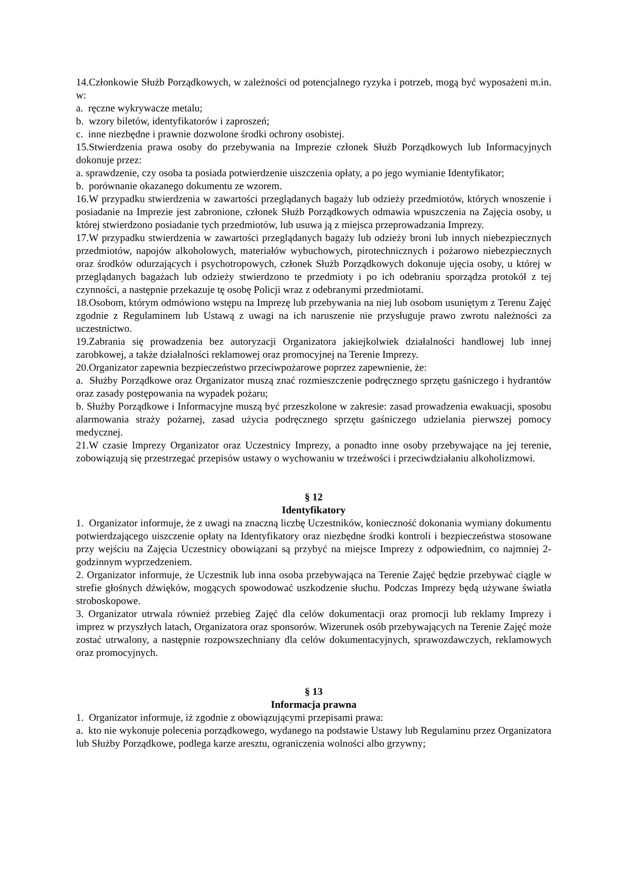14.Członkowie Służb Porządkowych, w zależności od potencjalnego ryzyka i potrzeb, mogą być wyposażeni m.in. w:
a. ręczne wykrywacze metalu;
b. wzory biletów, identyfikatorów i zaproszeń;
c. inne niezbędne i prawnie dozwolone środki ochrony osobistej.
15.Stwierdzenia prawa osoby do przebywania na Imprezie członek Służb Porządkowych lub Informacyjnych dokonuje przez:
a. sprawdzenie, czy osoba ta posiada potwierdzenie uiszczenia opłaty, a po jego wymianie Identyfikator;
b. porównanie okazanego dokumentu ze wzorem.
16.W przypadku stwierdzenia w zawartości przeglądanych bagaży lub odzieży przedmiotów, których wnoszenie i posiadanie na Imprezie jest zabronione, członek Służb Porządkowych odmawia wpuszczenia na Zajęcia osoby, u której stwierdzono posiadanie tych przedmiotów, lub usuwa ją z miejsca przeprowadzania Imprezy.
17.W przypadku stwierdzenia w zawartości przeglądanych bagaży lub odzieży broni lub innych niebezpiecznych przedmiotów, napojów alkoholowych, materiałów wybuchowych, pirotechnicznych i pożarowo niebezpiecznych oraz środków odurzających i psychotropowych, członek Służb Porządkowych dokonuje ujęcia osoby, u której w przeglądanych bagażach lub odzieży stwierdzono te przedmioty i po ich odebraniu sporządza protokół z tej czynności, a następnie przekazuje tę osobę Policji wraz z odebranymi przedmiotami.
18.Osobom, którym odmówiono wstępu na Imprezę lub przebywania na niej lub osobom usuniętym z Terenu Zajęć zgodnie z Regulaminem lub Ustawą z uwagi na ich naruszenie nie przysługuje prawo zwrotu należności za uczestnictwo.
19.Zabrania się prowadzenia bez autoryzacji Organizatora jakiejkolwiek działalności handlowej lub innej zarobkowej, a także działalności reklamowej oraz promocyjnej na Terenie Imprezy.
20.Organizator zapewnia bezpieczeństwo przeciwpożarowe poprzez zapewnienie, że:
a. Służby Porządkowe oraz Organizator muszą znać rozmieszczenie podręcznego sprzętu gaśniczego i hydrantów oraz zasady postępowania na wypadek pożaru;
b. Służby Porządkowe i Informacyjne muszą być przeszkolone w zakresie: zasad prowadzenia ewakuacji, sposobu alarmowania straży pożarnej, zasad użycia podręcznego sprzętu gaśniczego udzielania pierwszej pomocy medycznej.
21.W czasie Imprezy Organizator oraz Uczestnicy Imprezy, a ponadto inne osoby przebywające na jej terenie, zobowiązują się przestrzegać przepisów ustawy o wychowaniu w trzeźwości i przeciwdziałaniu alkoholizmowi.
§ 12
Identyfikatory
1. Organizator informuje, że z uwagi na znaczną liczbę Uczestników, konieczność dokonania wymiany dokumentu potwierdzającego uiszczenie opłaty na Identyfikatory oraz niezbędne środki kontroli i bezpieczeństwa stosowane przy wejściu na Zajęcia Uczestnicy obowiązani są przybyć na miejsce Imprezy z odpowiednim, co najmniej 2-godzinnym wyprzedzeniem.
2. Organizator informuje, że Uczestnik lub inna osoba przebywająca na Terenie Zajęć będzie przebywać ciągle w strefie głośnych dźwięków, mogących spowodować uszkodzenie słuchu. Podczas Imprezy będą używane światła stroboskopowe.
3. Organizator utrwala również przebieg Zajęć dla celów dokumentacji oraz promocji lub reklamy Imprezy i imprez w przyszłych latach, Organizatora oraz sponsorów. Wizerunek osób przebywających na Terenie Zajęć może zostać utrwalony, a następnie rozpowszechniany dla celów dokumentacyjnych, sprawozdawczych, reklamowych oraz promocyjnych.
§ 13
Informacja prawna
1. Organizator informuje, iż zgodnie z obowiązującymi przepisami prawa:
a. kto nie wykonuje polecenia porządkowego, wydanego na podstawie Ustawy lub Regulaminu przez Organizatora lub Służby Porządkowe, podlega karze aresztu, ograniczenia wolności albo grzywny;